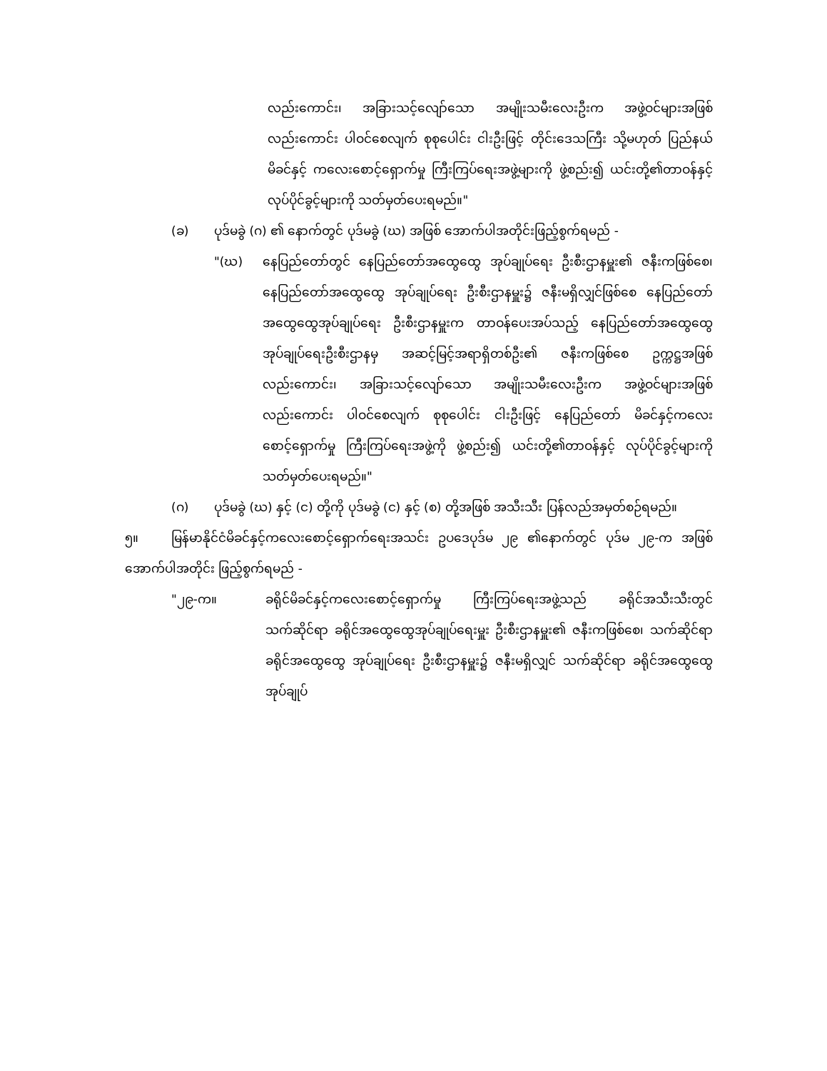လည်းကောင်း၊ အခြားသင့်လျော်သော အမျိုးသမီးလေးဦးက အဖွဲ့ဝင်များအဖြစ်လည်းကောင်း ပါဝင်စေလျက် စုစုပေါင်း ငါးဦးဖြင့် တိုင်းဒေသကြီး သို့မဟုတ် ပြည်နယ်မိခင်နှင့် ကလေးစောင့်ရှောက်မှု ကြီးကြပ်ရေးအဖွဲ့များကို ဖွဲ့စည်း၍ ယင်းတို့၏တာဝန်နှင့် လုပ်ပိုင်ခွင့်များကို သတ်မှတ်ပေးရမည်။"
(ခ) ပုဒ်မခွဲ (ဂ) ၏ နောက်တွင် ပုဒ်မခွဲ (ဃ) အဖြစ် အောက်ပါအတိုင်းဖြည့်စွက်ရမည် -
"(ဃ) နေပြည်တော်တွင် နေပြည်တော်အထွေထွေ အုပ်ချုပ်ရေး ဦးစီးဌာနမှူး၏ ဇနီးကဖြစ်စေ၊ နေပြည်တော်အထွေထွေ အုပ်ချုပ်ရေး ဦးစီးဌာနမှူး၌ ဇနီးမရှိလျှင်ဖြစ်စေ နေပြည်တော်အထွေထွေအုပ်ချုပ်ရေး ဦးစီးဌာနမှူးက တာဝန်ပေးအပ်သည့် နေပြည်တော်အထွေထွေ အုပ်ချုပ်ရေးဦးစီးဌာနမှ အဆင့်မြင့်အရာရှိတစ်ဦး၏ ဇနီးကဖြစ်စေ ဥက္ကဋ္ဌအဖြစ်လည်းကောင်း၊ အခြားသင့်လျော်သော အမျိုးသမီးလေးဦးက အဖွဲ့ဝင်များအဖြစ်လည်းကောင်း ပါဝင်စေလျက် စုစုပေါင်း ငါးဦးဖြင့် နေပြည်တော် မိခင်နှင့်ကလေးစောင့်ရှောက်မှု ကြီးကြပ်ရေးအဖွဲ့ကို ဖွဲ့စည်း၍ ယင်းတို့၏တာဝန်နှင့် လုပ်ပိုင်ခွင့်များကို သတ်မှတ်ပေးရမည်။"
(ဂ) ပုဒ်မခွဲ (ဃ) နှင့် (င) တို့ကို ပုဒ်မခွဲ (င) နှင့် (စ) တို့အဖြစ် အသီးသီး ပြန်လည်အမှတ်စဉ်ရမည်။
၅။ မြန်မာနိုင်ငံမိခင်နှင့်ကလေးစောင့်ရှောက်ရေးအသင်း ဥပဒေပုဒ်မ ၂၉ ၏နောက်တွင် ပုဒ်မ ၂၉-က အဖြစ် အောက်ပါအတိုင်း ဖြည့်စွက်ရမည် -
"၂၉-က။ ခရိုင်မိခင်နှင့်ကလေးစောင့်ရှောက်မှု ကြီးကြပ်ရေးအဖွဲ့သည် ခရိုင်အသီးသီးတွင် သက်ဆိုင်ရာ ခရိုင်အထွေထွေအုပ်ချုပ်ရေးမှူး ဦးစီးဌာနမှူး၏ ဇနီးကဖြစ်စေ၊ သက်ဆိုင်ရာ ခရိုင်အထွေထွေ အုပ်ချုပ်ရေး ဦးစီးဌာနမှူး၌ ဇနီးမရှိလျှင် သက်ဆိုင်ရာ ခရိုင်အထွေထွေအုပ်ချုပ်